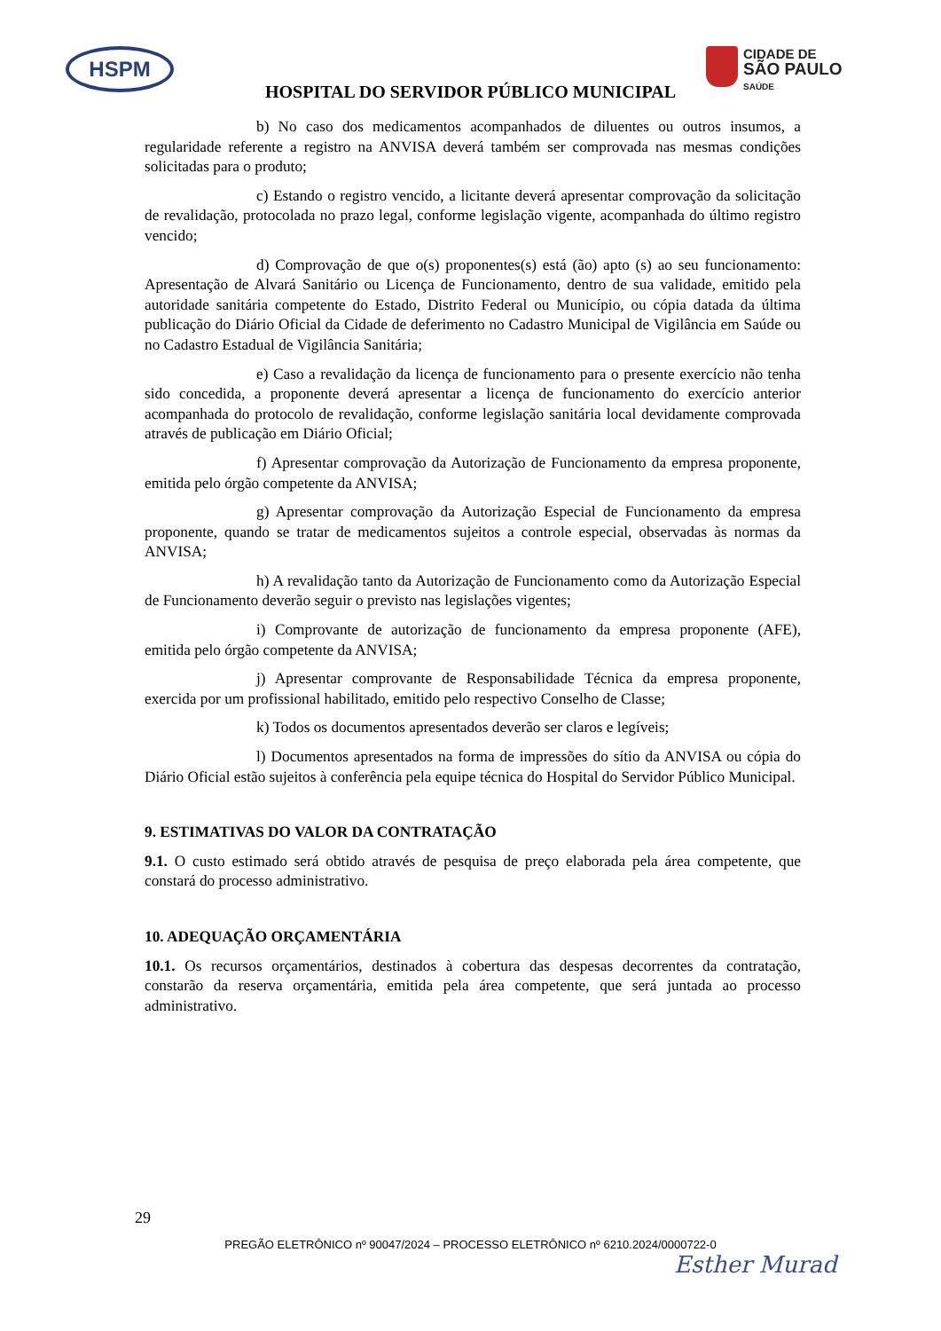HSPM
CIDADE DE
SÃO PAULO
SAÚDE
HOSPITAL DO SERVIDOR PÚBLICO MUNICIPAL
b) No caso dos medicamentos acompanhados de diluentes ou outros insumos, a regularidade referente a registro na ANVISA deverá também ser comprovada nas mesmas condições solicitadas para o produto;
c) Estando o registro vencido, a licitante deverá apresentar comprovação da solicitação de revalidação, protocolada no prazo legal, conforme legislação vigente, acompanhada do último registro vencido;
d) Comprovação de que o(s) proponentes(s) está (ão) apto (s) ao seu funcionamento: Apresentação de Alvará Sanitário ou Licença de Funcionamento, dentro de sua validade, emitido pela autoridade sanitária competente do Estado, Distrito Federal ou Município, ou cópia datada da última publicação do Diário Oficial da Cidade de deferimento no Cadastro Municipal de Vigilância em Saúde ou no Cadastro Estadual de Vigilância Sanitária;
e) Caso a revalidação da licença de funcionamento para o presente exercício não tenha sido concedida, a proponente deverá apresentar a licença de funcionamento do exercício anterior acompanhada do protocolo de revalidação, conforme legislação sanitária local devidamente comprovada através de publicação em Diário Oficial;
f) Apresentar comprovação da Autorização de Funcionamento da empresa proponente, emitida pelo órgão competente da ANVISA;
g) Apresentar comprovação da Autorização Especial de Funcionamento da empresa proponente, quando se tratar de medicamentos sujeitos a controle especial, observadas às normas da ANVISA;
h) A revalidação tanto da Autorização de Funcionamento como da Autorização Especial de Funcionamento deverão seguir o previsto nas legislações vigentes;
i) Comprovante de autorização de funcionamento da empresa proponente (AFE), emitida pelo órgão competente da ANVISA;
j) Apresentar comprovante de Responsabilidade Técnica da empresa proponente, exercida por um profissional habilitado, emitido pelo respectivo Conselho de Classe;
k) Todos os documentos apresentados deverão ser claros e legíveis;
l) Documentos apresentados na forma de impressões do sítio da ANVISA ou cópia do Diário Oficial estão sujeitos à conferência pela equipe técnica do Hospital do Servidor Público Municipal.
9. ESTIMATIVAS DO VALOR DA CONTRATAÇÃO
9.1. O custo estimado será obtido através de pesquisa de preço elaborada pela área competente, que constará do processo administrativo.
10. ADEQUAÇÃO ORÇAMENTÁRIA
10.1. Os recursos orçamentários, destinados à cobertura das despesas decorrentes da contratação, constarão da reserva orçamentária, emitida pela área competente, que será juntada ao processo administrativo.
29
PREGÃO ELETRÔNICO nº 90047/2024 – PROCESSO ELETRÔNICO nº 6210.2024/0000722-0
Esther Murad